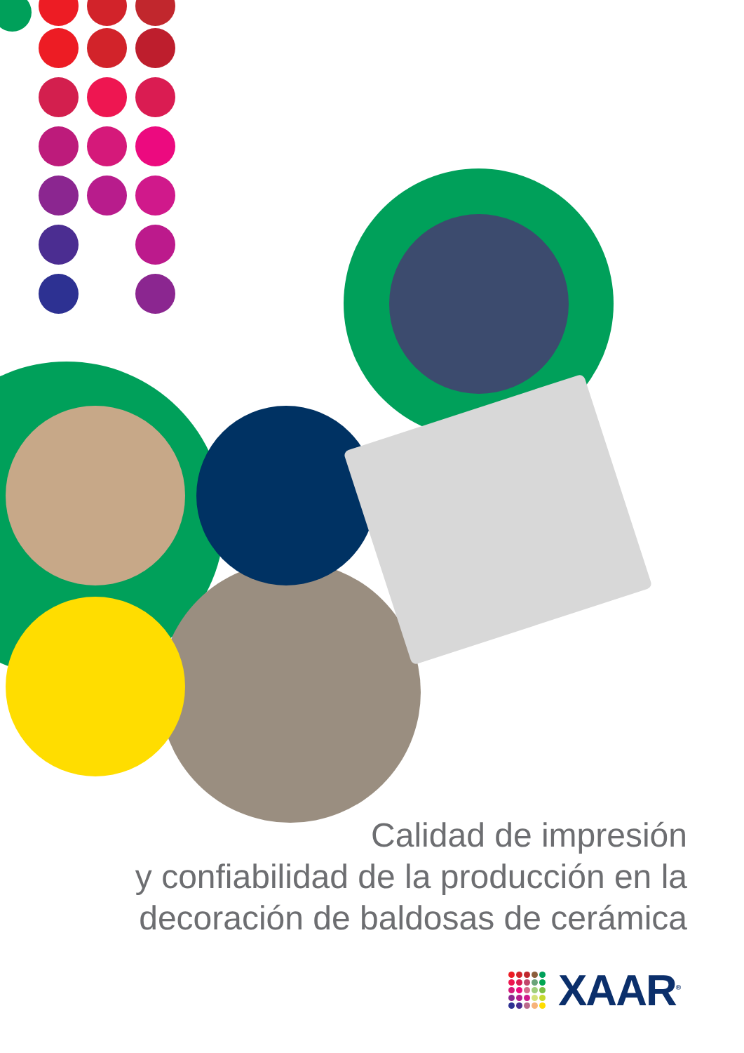Calidad de impresión
y confiabilidad de la producción en la
decoración de baldosas de cerámica
XAAR<sup>®</sup>